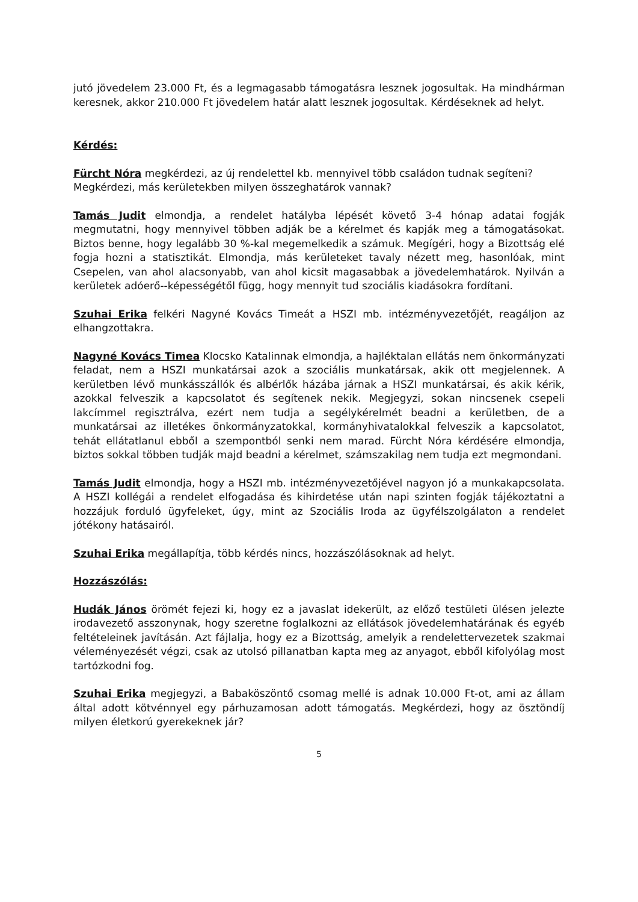jutó jövedelem 23.000 Ft, és a legmagasabb támogatásra lesznek jogosultak. Ha mindhárman keresnek, akkor 210.000 Ft jövedelem határ alatt lesznek jogosultak. Kérdéseknek ad helyt.
Kérdés:
Fürcht Nóra megkérdezi, az új rendelettel kb. mennyivel több családon tudnak segíteni?
Megkérdezi, más kerületekben milyen összeghatárok vannak?
Tamás Judit elmondja, a rendelet hatályba lépését követő 3-4 hónap adatai fogják megmutatni, hogy mennyivel többen adják be a kérelmet és kapják meg a támogatásokat. Biztos benne, hogy legalább 30 %-kal megemelkedik a számuk. Megígéri, hogy a Bizottság elé fogja hozni a statisztikát. Elmondja, más kerületeket tavaly nézett meg, hasonlóak, mint Csepelen, van ahol alacsonyabb, van ahol kicsit magasabbak a jövedelemhatárok. Nyilván a kerületek adóerő--képességétől függ, hogy mennyit tud szociális kiadásokra fordítani.
Szuhai Erika felkéri Nagyné Kovács Timeát a HSZI mb. intézményvezetőjét, reagáljon az elhangzottakra.
Nagyné Kovács Timea Klocsko Katalinnak elmondja, a hajléktalan ellátás nem önkormányzati feladat, nem a HSZI munkatársai azok a szociális munkatársak, akik ott megjelennek. A kerületben lévő munkásszállók és albérlők házába járnak a HSZI munkatársai, és akik kérik, azokkal felveszik a kapcsolatot és segítenek nekik. Megjegyzi, sokan nincsenek csepeli lakcímmel regisztrálva, ezért nem tudja a segélykérelmét beadni a kerületben, de a munkatársai az illetékes önkormányzatokkal, kormányhivatalokkal felveszik a kapcsolatot, tehát ellátatlanul ebből a szempontból senki nem marad. Fürcht Nóra kérdésére elmondja, biztos sokkal többen tudják majd beadni a kérelmet, számszakilag nem tudja ezt megmondani.
Tamás Judit elmondja, hogy a HSZI mb. intézményvezetőjével nagyon jó a munkakapcsolata. A HSZI kollégái a rendelet elfogadása és kihirdetése után napi szinten fogják tájékoztatni a hozzájuk forduló ügyfeleket, úgy, mint az Szociális Iroda az ügyfélszolgálaton a rendelet jótékony hatásairól.
Szuhai Erika megállapítja, több kérdés nincs, hozzászólásoknak ad helyt.
Hozzászólás:
Hudák János örömét fejezi ki, hogy ez a javaslat idekerült, az előző testületi ülésen jelezte irodavezető asszonynak, hogy szeretne foglalkozni az ellátások jövedelemhatárának és egyéb feltételeinek javításán. Azt fájlalja, hogy ez a Bizottság, amelyik a rendelettervezetek szakmai véleményezését végzi, csak az utolsó pillanatban kapta meg az anyagot, ebből kifolyólag most tartózkodni fog.
Szuhai Erika megjegyzi, a Babaköszöntő csomag mellé is adnak 10.000 Ft-ot, ami az állam által adott kötvénnyel egy párhuzamosan adott támogatás. Megkérdezi, hogy az ösztöndíj milyen életkorú gyerekeknek jár?
5